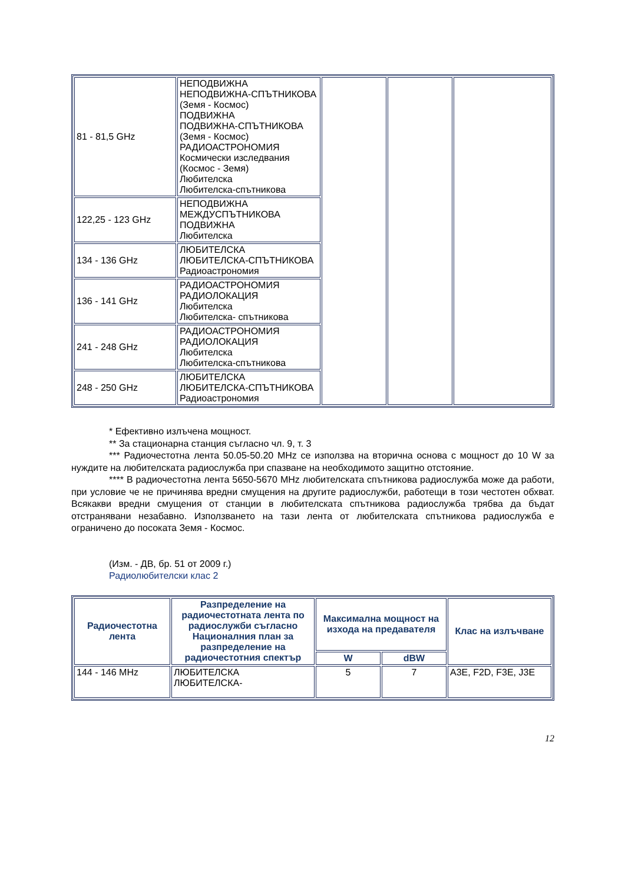| 81 - 81,5 GHz | НЕПОДВИЖНА НЕПОДВИЖНА-СПЪТНИКОВА (Земя - Космос) ПОДВИЖНА ПОДВИЖНА-СПЪТНИКОВА (Земя - Космос) РАДИОАСТРОНОМИЯ Космически изследвания (Космос - Земя) Любителска Любителска-спътникова | | | |
| 122,25 - 123 GHz | НЕПОДВИЖНА МЕЖДУСПЪТНИКОВА ПОДВИЖНА Любителска | | | |
| 134 - 136 GHz | ЛЮБИТЕЛСКА ЛЮБИТЕЛСКА-СПЪТНИКОВА Радиоастрономия | | | |
| 136 - 141 GHz | РАДИОАСТРОНОМИЯ РАДИОЛОКАЦИЯ Любителска Любителска- спътникова | | | |
| 241 - 248 GHz | РАДИОАСТРОНОМИЯ РАДИОЛОКАЦИЯ Любителска Любителска-спътникова | | | |
| 248 - 250 GHz | ЛЮБИТЕЛСКА ЛЮБИТЕЛСКА-СПЪТНИКОВА Радиоастрономия | | | |
* Ефективно излъчена мощност.
** За стационарна станция съгласно чл. 9, т. 3
*** Радиочестотна лента 50.05-50.20 MHz се използва на вторична основа с мощност до 10 W за нуждите на любителската радиослужба при спазване на необходимото защитно отстояние.
**** В радиочестотна лента 5650-5670 MHz любителската спътникова радиослужба може да работи, при условие че не причинява вредни смущения на другите радиослужби, работещи в този честотен обхват. Всякакви вредни смущения от станции в любителската спътникова радиослужба трябва да бъдат отстранявани незабавно. Използването на тази лента от любителската спътникова радиослужба е ограничено до посоката Земя - Космос.
(Изм. - ДВ, бр. 51 от 2009 г.)
Радиолюбителски клас 2
| Радиочестотна лента | Разпределение на радиочестотната лента по радиослужби съгласно Националния план за разпределение на радиочестотния спектър | Максимална мощност на изхода на предавателя | | Клас на излъчване |
| --- | --- | --- | --- | --- |
| | | W | dBW | |
| 144 - 146 MHz | ЛЮБИТЕЛСКА ЛЮБИТЕЛСКА- | 5 | 7 | A3E, F2D, F3E, J3E |
12